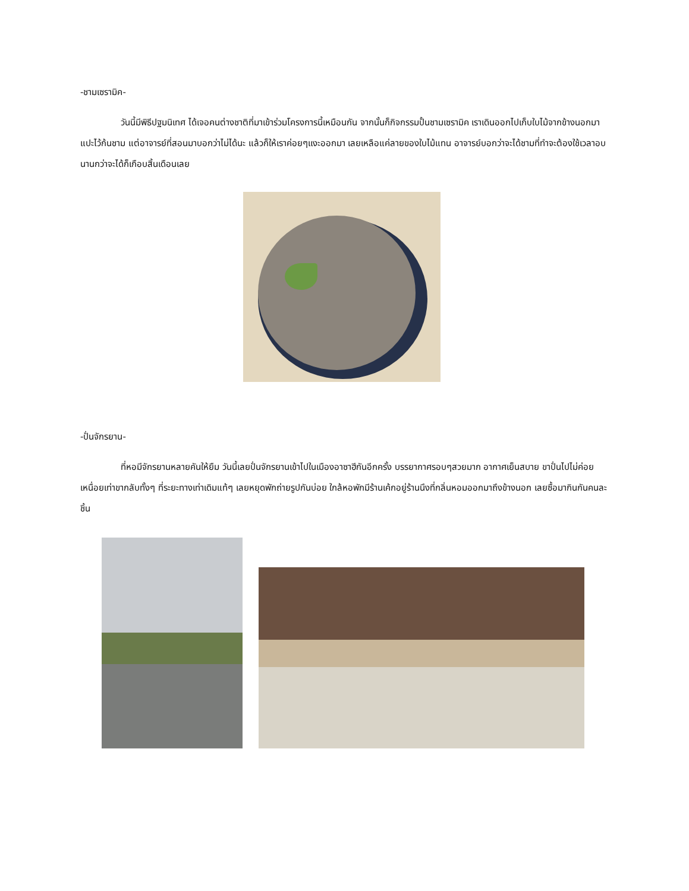-ชามเซรามิค-
วันนี้มีพิธีปฐมนิเทศ ได้เจอคนต่างชาติที่มาเข้าร่วมโครงการนี้เหมือนกัน จากนั้นก็กิจกรรมปั้นชามเซรามิค เราเดินออกไปเก็บใบไม้จากข้างนอกมาแปะไว้ก้นชาม แต่อาจารย์ที่สอนมาบอกว่าไม่ได้นะ แล้วก็ให้เราค่อยๆแงะออกมา เลยเหลือแค่ลายของใบไม้แทน อาจารย์บอกว่าจะได้ชามที่ทำจะต้องใช้เวลาอบนานกว่าจะได้ก็เกือบสิ้นเดือนเลย
-ปั่นจักรยาน-
ที่หอมีจักรยานหลายคันให้ยืม วันนี้เลยปั่นจักรยานเข้าไปในเมืองอาซาฮีกันอีกครั้ง บรรยากาศรอบๆสวยมาก อากาศเย็นสบาย ขาปั่นไปไม่ค่อยเหนื่อยเท่าขากลับทั้งๆ ที่ระยะทางเท่าเดิมแท้ๆ เลยหยุดพักถ่ายรูปกันบ่อย ใกล้หอพักมีร้านเค้กอยู่ร้านนึงที่กลิ่นหอมออกมาถึงข้างนอก เลยซื้อมากินกันคนละชิ้น